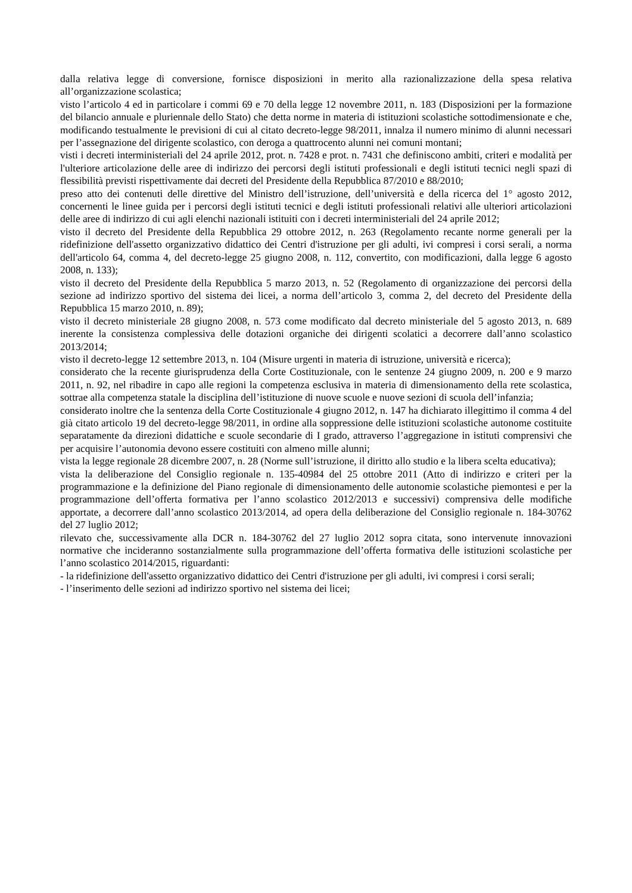dalla relativa legge di conversione, fornisce disposizioni in merito alla razionalizzazione della spesa relativa all’organizzazione scolastica;
visto l’articolo 4 ed in particolare i commi 69 e 70 della legge 12 novembre 2011, n. 183 (Disposizioni per la formazione del bilancio annuale e pluriennale dello Stato) che detta norme in materia di istituzioni scolastiche sottodimensionate e che, modificando testualmente le previsioni di cui al citato decreto-legge 98/2011, innalza il numero minimo di alunni necessari per l’assegnazione del dirigente scolastico, con deroga a quattrocento alunni nei comuni montani;
visti i decreti interministeriali del 24 aprile 2012, prot. n. 7428 e prot. n. 7431 che definiscono ambiti, criteri e modalità per l'ulteriore articolazione delle aree di indirizzo dei percorsi degli istituti professionali e degli istituti tecnici negli spazi di flessibilità previsti rispettivamente dai decreti del Presidente della Repubblica 87/2010 e 88/2010;
preso atto dei contenuti delle direttive del Ministro dell’istruzione, dell’università e della ricerca del 1° agosto 2012, concernenti le linee guida per i percorsi degli istituti tecnici e degli istituti professionali relativi alle ulteriori articolazioni delle aree di indirizzo di cui agli elenchi nazionali istituiti con i decreti interministeriali del 24 aprile 2012;
visto il decreto del Presidente della Repubblica 29 ottobre 2012, n. 263 (Regolamento recante norme generali per la ridefinizione dell'assetto organizzativo didattico dei Centri d'istruzione per gli adulti, ivi compresi i corsi serali, a norma dell'articolo 64, comma 4, del decreto-legge 25 giugno 2008, n. 112, convertito, con modificazioni, dalla legge 6 agosto 2008, n. 133);
visto il decreto del Presidente della Repubblica 5 marzo 2013, n. 52 (Regolamento di organizzazione dei percorsi della sezione ad indirizzo sportivo del sistema dei licei, a norma dell’articolo 3, comma 2, del decreto del Presidente della Repubblica 15 marzo 2010, n. 89);
visto il decreto ministeriale 28 giugno 2008, n. 573 come modificato dal decreto ministeriale del 5 agosto 2013, n. 689 inerente la consistenza complessiva delle dotazioni organiche dei dirigenti scolatici a decorrere dall’anno scolastico 2013/2014;
visto il decreto-legge 12 settembre 2013, n. 104 (Misure urgenti in materia di istruzione, università e ricerca);
considerato che la recente giurisprudenza della Corte Costituzionale, con le sentenze 24 giugno 2009, n. 200 e 9 marzo 2011, n. 92, nel ribadire in capo alle regioni la competenza esclusiva in materia di dimensionamento della rete scolastica, sottrae alla competenza statale la disciplina dell’istituzione di nuove scuole e nuove sezioni di scuola dell’infanzia;
considerato inoltre che la sentenza della Corte Costituzionale 4 giugno 2012, n. 147 ha dichiarato illegittimo il comma 4 del già citato articolo 19 del decreto-legge 98/2011, in ordine alla soppressione delle istituzioni scolastiche autonome costituite separatamente da direzioni didattiche e scuole secondarie di I grado, attraverso l’aggregazione in istituti comprensivi che per acquisire l’autonomia devono essere costituiti con almeno mille alunni;
vista la legge regionale 28 dicembre 2007, n. 28 (Norme sull’istruzione, il diritto allo studio e la libera scelta educativa);
vista la deliberazione del Consiglio regionale n. 135-40984 del 25 ottobre 2011 (Atto di indirizzo e criteri per la programmazione e la definizione del Piano regionale di dimensionamento delle autonomie scolastiche piemontesi e per la programmazione dell’offerta formativa per l’anno scolastico 2012/2013 e successivi) comprensiva delle modifiche apportate, a decorrere dall’anno scolastico 2013/2014, ad opera della deliberazione del Consiglio regionale n. 184-30762 del 27 luglio 2012;
rilevato che, successivamente alla DCR n. 184-30762 del 27 luglio 2012 sopra citata, sono intervenute innovazioni normative che incideranno sostanzialmente sulla programmazione dell’offerta formativa delle istituzioni scolastiche per l’anno scolastico 2014/2015, riguardanti:
- la ridefinizione dell'assetto organizzativo didattico dei Centri d'istruzione per gli adulti, ivi compresi i corsi serali;
- l’inserimento delle sezioni ad indirizzo sportivo nel sistema dei licei;